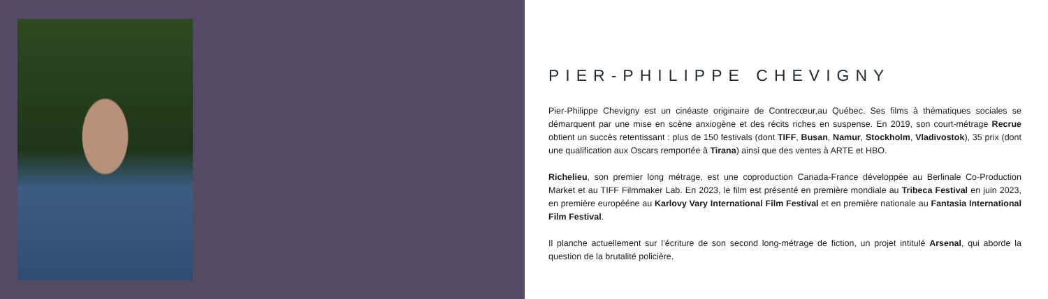PIER-PHILIPPE CHEVIGNY
Pier-Philippe Chevigny est un cinéaste originaire de Contrecœur,au Québec. Ses films à thématiques sociales se démarquent par une mise en scène anxiogène et des récits riches en suspense. En 2019, son court-métrage Recrue obtient un succès retentissant : plus de 150 festivals (dont TIFF, Busan, Namur, Stockholm, Vladivostok), 35 prix (dont une qualification aux Oscars remportée à Tirana) ainsi que des ventes à ARTE et HBO.
Richelieu, son premier long métrage, est une coproduction Canada-France développée au Berlinale Co-Production Market et au TIFF Filmmaker Lab. En 2023, le film est présenté en première mondiale au Tribeca Festival en juin 2023, en première europééne au Karlovy Vary International Film Festival et en première nationale au Fantasia International Film Festival.
Il planche actuellement sur l’écriture de son second long-métrage de fiction, un projet intitulé Arsenal, qui aborde la question de la brutalité policière.